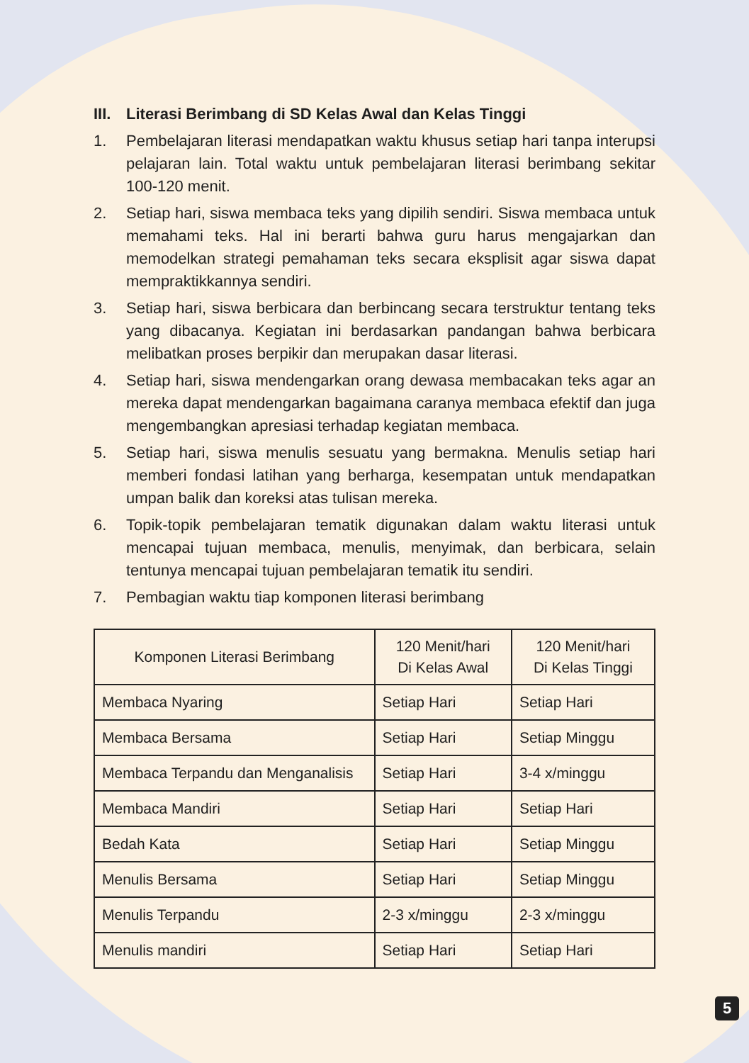III. Literasi Berimbang di SD Kelas Awal dan Kelas Tinggi
1. Pembelajaran literasi mendapatkan waktu khusus setiap hari tanpa interupsi pelajaran lain. Total waktu untuk pembelajaran literasi berimbang sekitar 100-120 menit.
2. Setiap hari, siswa membaca teks yang dipilih sendiri. Siswa membaca untuk memahami teks. Hal ini berarti bahwa guru harus mengajarkan dan memodelkan strategi pemahaman teks secara eksplisit agar siswa dapat mempraktikkannya sendiri.
3. Setiap hari, siswa berbicara dan berbincang secara terstruktur tentang teks yang dibacanya. Kegiatan ini berdasarkan pandangan bahwa berbicara melibatkan proses berpikir dan merupakan dasar literasi.
4. Setiap hari, siswa mendengarkan orang dewasa membacakan teks agar an mereka dapat mendengarkan bagaimana caranya membaca efektif dan juga mengembangkan apresiasi terhadap kegiatan membaca.
5. Setiap hari, siswa menulis sesuatu yang bermakna. Menulis setiap hari memberi fondasi latihan yang berharga, kesempatan untuk mendapatkan umpan balik dan koreksi atas tulisan mereka.
6. Topik-topik pembelajaran tematik digunakan dalam waktu literasi untuk mencapai tujuan membaca, menulis, menyimak, dan berbicara, selain tentunya mencapai tujuan pembelajaran tematik itu sendiri.
7. Pembagian waktu tiap komponen literasi berimbang
| Komponen Literasi Berimbang | 120 Menit/hari Di Kelas Awal | 120 Menit/hari Di Kelas Tinggi |
| --- | --- | --- |
| Membaca Nyaring | Setiap Hari | Setiap Hari |
| Membaca Bersama | Setiap Hari | Setiap Minggu |
| Membaca Terpandu dan Menganalisis | Setiap Hari | 3-4 x/minggu |
| Membaca Mandiri | Setiap Hari | Setiap Hari |
| Bedah Kata | Setiap Hari | Setiap Minggu |
| Menulis Bersama | Setiap Hari | Setiap Minggu |
| Menulis Terpandu | 2-3 x/minggu | 2-3 x/minggu |
| Menulis mandiri | Setiap Hari | Setiap Hari |
5